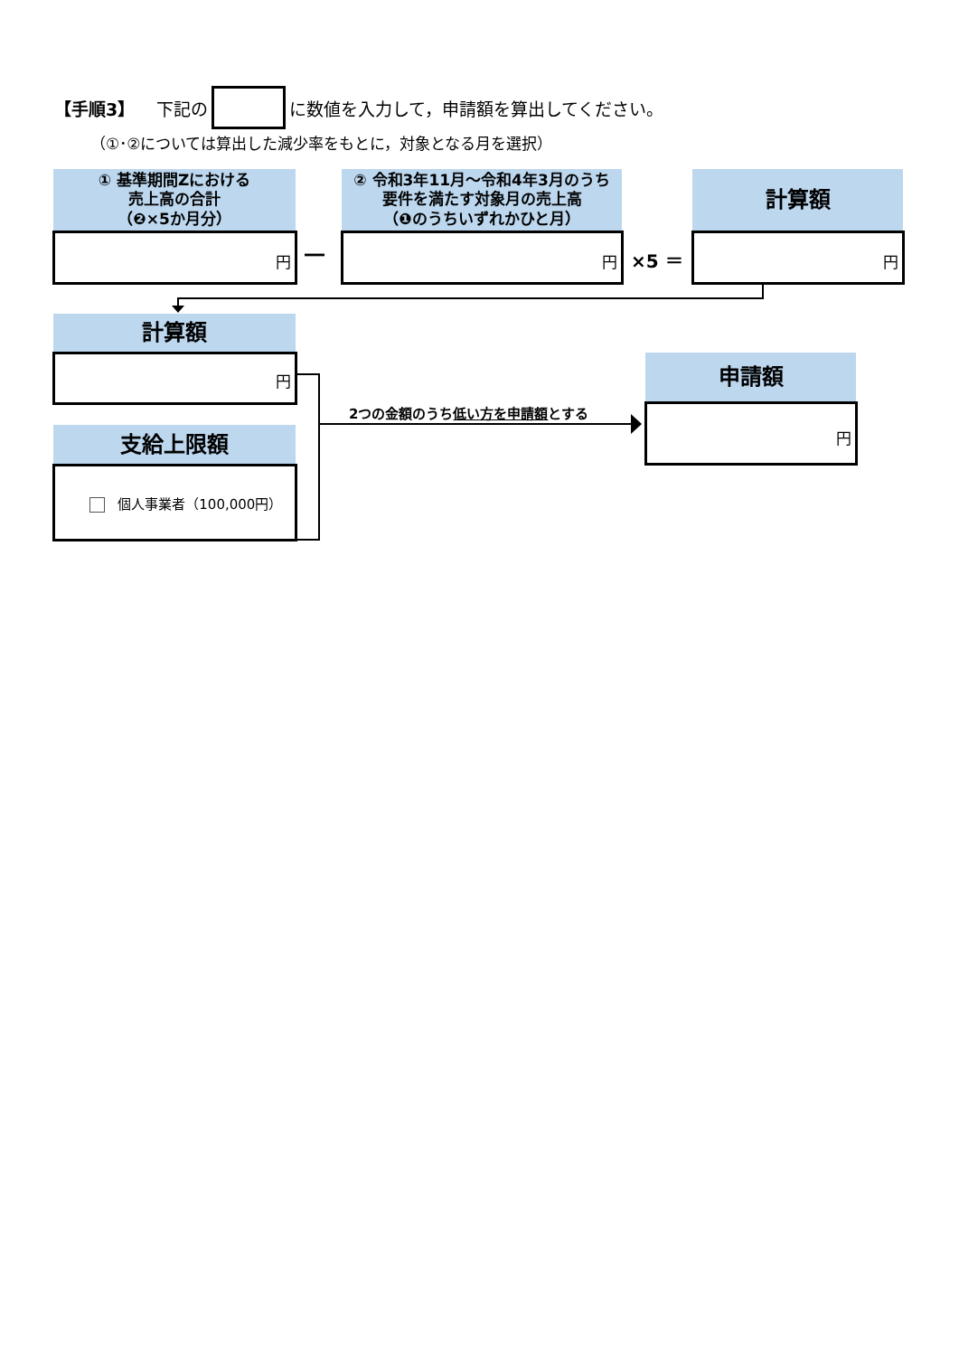【手順3】 下記の に数値を入力して，申請額を算出してください。
（①･②については算出した減少率をもとに，対象となる月を選択）
① 基準期間Zにおける
売上高の合計
（❷×5か月分）
② 令和3年11月～令和4年3月のうち
要件を満たす対象月の売上高
（❶のうちいずれかひと月）
計算額
円
―
円
×5 ＝
円
計算額
円
支給上限額
個人事業者（100,000円）
2つの金額のうち低い方を申請額とする
申請額
円